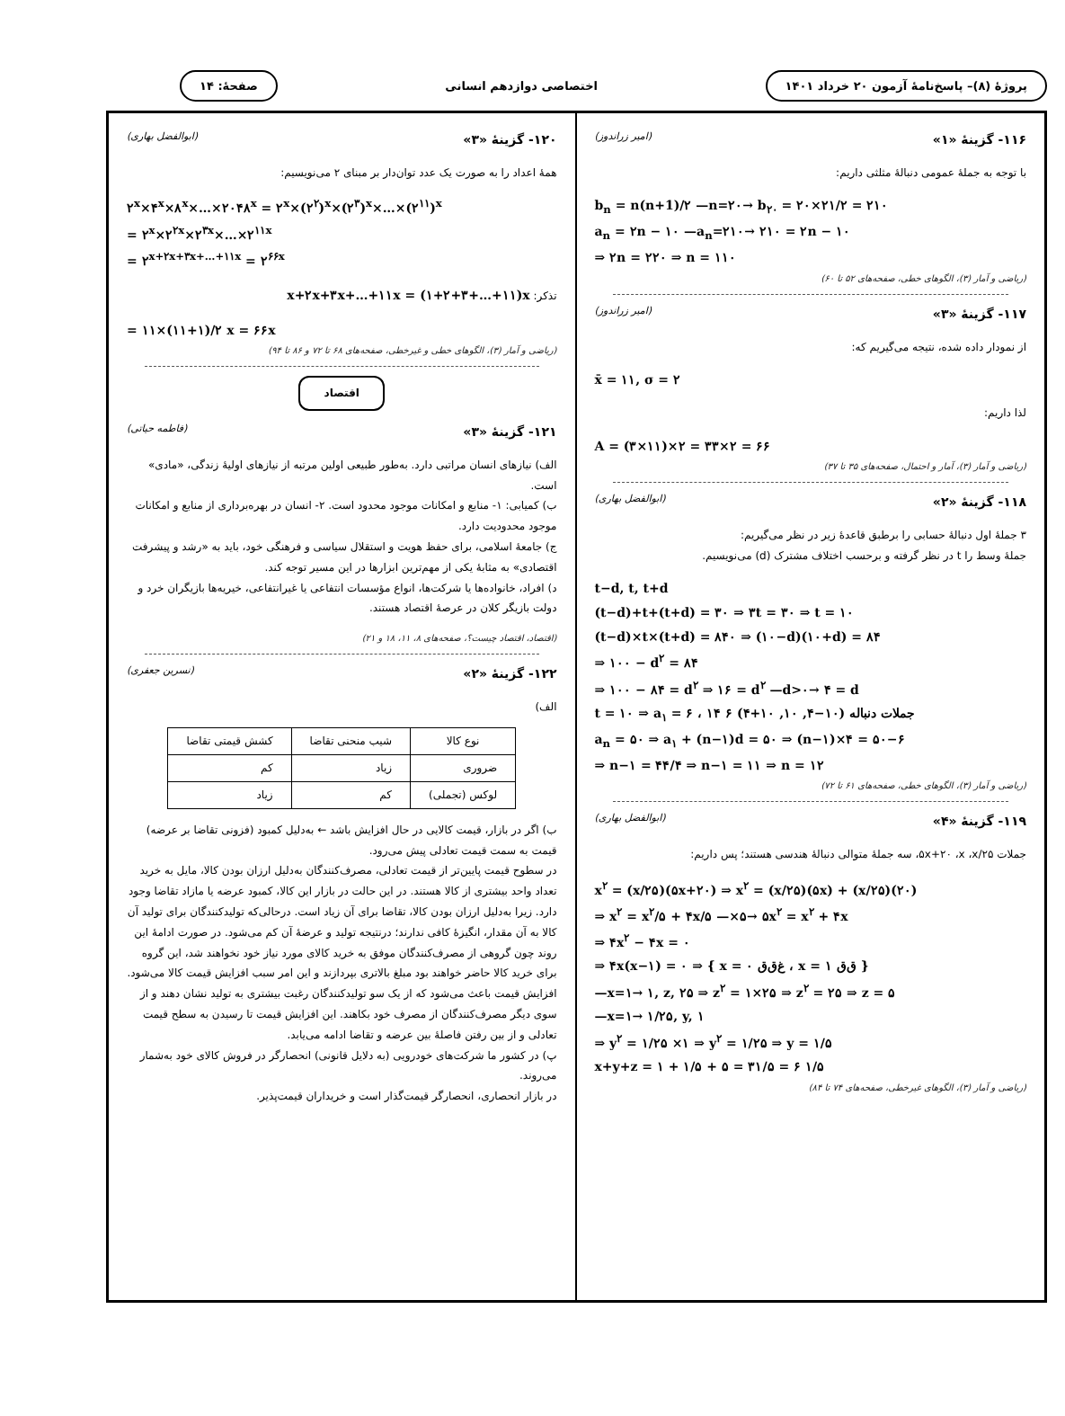پروژهٔ (۸)– پاسخ‌نامهٔ آزمون ۲۰ خرداد ۱۴۰۱
اختصاصی دوازدهم انسانی صفحهٔ: ۱۴
۱۱۶- گزینهٔ «۱» (امیر زراندوز)
با توجه به جملهٔ عمومی دنبالهٔ مثلثی داریم:
b<sub>n</sub> = n(n+1)/۲ —n=۲۰→ b<sub>۲۰</sub> = ۲۰×۲۱/۲ = ۲۱۰
a<sub>n</sub> = ۲n − ۱۰ —a<sub>n</sub>=۲۱۰→ ۲۱۰ = ۲n − ۱۰
⇒ ۲n = ۲۲۰ ⇒ n = ۱۱۰
(ریاضی و آمار (۳)، الگوهای خطی، صفحه‌های ۵۲ تا ۶۰)
۱۱۷- گزینهٔ «۳» (امیر زراندوز)
از نمودار داده شده، نتیجه می‌گیریم که:
x̄ = ۱۱, σ = ۲
لذا داریم:
A = (۳×۱۱)×۲ = ۳۳×۲ = ۶۶
(ریاضی و آمار (۳)، آمار و احتمال، صفحه‌های ۳۵ تا ۳۷)
۱۱۸- گزینهٔ «۲» (ابوالفضل بهاری)
۳ جملهٔ اول دنبالهٔ حسابی را برطبق قاعدهٔ زیر در نظر می‌گیریم:
جملهٔ وسط را t در نظر گرفته و برحسب اختلاف مشترک (d) می‌نویسیم.
t−d, t, t+d
(t−d)+t+(t+d) = ۳۰ ⇒ ۳t = ۳۰ ⇒ t = ۱۰
(t−d)×t×(t+d) = ۸۴۰ ⇒ (۱۰−d)(۱۰+d) = ۸۴
⇒ ۱۰۰ − d<sup>۲</sup> = ۸۴
⇒ ۱۰۰ − ۸۴ = d<sup>۲</sup> ⇒ ۱۶ = d<sup>۲</sup> —d>۰→ ۴ = d
t = ۱۰ ⇒ a<sub>۱</sub> = ۶ ، جملات دنباله (۱۰−۴, ۱۰, ۱۰+۴) ۶ ۱۴
a<sub>n</sub> = ۵۰ ⇒ a<sub>۱</sub> + (n−۱)d = ۵۰ ⇒ (n−۱)×۴ = ۵۰−۶
⇒ n−۱ = ۴۴/۴ ⇒ n−۱ = ۱۱ ⇒ n = ۱۲
(ریاضی و آمار (۳)، الگوهای خطی، صفحه‌های ۶۱ تا ۷۲)
۱۱۹- گزینهٔ «۴» (ابوالفضل بهاری)
جملات ۵x+۲۰ ،x ،x/۲۵، سه جملهٔ متوالی دنبالهٔ هندسی هستند؛ پس داریم:
x<sup>۲</sup> = (x/۲۵)(۵x+۲۰) ⇒ x<sup>۲</sup> = (x/۲۵)(۵x) + (x/۲۵)(۲۰)
⇒ x<sup>۲</sup> = x<sup>۲</sup>/۵ + ۴x/۵ —×۵→ ۵x<sup>۲</sup> = x<sup>۲</sup> + ۴x
⇒ ۴x<sup>۲</sup> − ۴x = ۰
⇒ ۴x(x−۱) = ۰ ⇒ { x = ۰ غ‌ق‌ق ، x = ۱ ق‌ق }
—x=۱→ ۱, z, ۲۵ ⇒ z<sup>۲</sup> = ۱×۲۵ ⇒ z<sup>۲</sup> = ۲۵ ⇒ z = ۵
—x=۱→ ۱/۲۵, y, ۱
⇒ y<sup>۲</sup> = ۱/۲۵ ×۱ ⇒ y<sup>۲</sup> = ۱/۲۵ ⇒ y = ۱/۵
x+y+z = ۱ + ۱/۵ + ۵ = ۳۱/۵ = ۶ ۱/۵
(ریاضی و آمار (۳)، الگوهای غیرخطی، صفحه‌های ۷۴ تا ۸۴)
۱۲۰- گزینهٔ «۳» (ابوالفضل بهاری)
همهٔ اعداد را به صورت یک عدد توان‌دار بر مبنای ۲ می‌نویسیم:
۲<sup>x</sup>×۴<sup>x</sup>×۸<sup>x</sup>×…×۲۰۴۸<sup>x</sup> = ۲<sup>x</sup>×(۲<sup>۲</sup>)<sup>x</sup>×(۲<sup>۳</sup>)<sup>x</sup>×…×(۲<sup>۱۱</sup>)<sup>x</sup>
= ۲<sup>x</sup>×۲<sup>۲x</sup>×۲<sup>۳x</sup>×…×۲<sup>۱۱x</sup>
= ۲<sup>x+۲x+۳x+…+۱۱x</sup> = ۲<sup>۶۶x</sup>
تذکر: x+۲x+۳x+…+۱۱x = (۱+۲+۳+…+۱۱)x
= ۱۱×(۱۱+۱)/۲ x = ۶۶x
(ریاضی و آمار (۳)، الگوهای خطی و غیرخطی، صفحه‌های ۶۸ تا ۷۲ و ۸۶ تا ۹۴)
اقتصاد
۱۲۱- گزینهٔ «۳» (فاطمه حیاتی)
الف) نیازهای انسان مراتبی دارد. به‌طور طبیعی اولین مرتبه از نیازهای اولیهٔ زندگی، «مادی» است.
ب) کمیابی: ۱- منابع و امکانات موجود محدود است. ۲- انسان در بهره‌برداری از منابع و امکانات موجود محدودیت دارد.
ج) جامعهٔ اسلامی، برای حفظ هویت و استقلال سیاسی و فرهنگی خود، باید به «رشد و پیشرفت اقتصادی» به مثابهٔ یکی از مهم‌ترین ابزارها در این مسیر توجه کند.
د) افراد، خانواده‌ها یا شرکت‌ها، انواع مؤسسات انتفاعی یا غیرانتفاعی، خیریه‌ها بازیگران خرد و دولت بازیگر کلان در عرصهٔ اقتصاد هستند.
(اقتصاد، اقتصاد چیست؟، صفحه‌های ۸، ۱۱، ۱۸ و ۲۱)
۱۲۲- گزینهٔ «۲» (نسرین جعفری)
الف)
| نوع کالا | شیب منحنی تقاضا | کشش قیمتی تقاضا |
| --- | --- | --- |
| ضروری | زیاد | کم |
| لوکس (تجملی) | کم | زیاد |
ب) اگر در بازار، قیمت کالایی در حال افزایش باشد ← به‌دلیل کمبود (فزونی تقاضا بر عرضه) قیمت به سمت قیمت تعادلی پیش می‌رود.
در سطوح قیمت پایین‌تر از قیمت تعادلی، مصرف‌کنندگان به‌دلیل ارزان بودن کالا، مایل به خرید تعداد واحد بیشتری از کالا هستند. در این حالت در بازار این کالا، کمبود عرضه یا مازاد تقاضا وجود دارد. زیرا به‌دلیل ارزان بودن کالا، تقاضا برای آن زیاد است. درحالی‌که تولیدکنندگان برای تولید آن کالا به آن مقدار، انگیزهٔ کافی ندارند؛ درنتیجه تولید و عرضهٔ آن کم می‌شود. در صورت ادامهٔ این روند چون گروهی از مصرف‌کنندگان موفق به خرید کالای مورد نیاز خود نخواهند شد، این گروه برای خرید کالا حاضر خواهند بود مبلغ بالاتری بپردازند و این امر سبب افزایش قیمت کالا می‌شود. افزایش قیمت باعث می‌شود که از یک سو تولیدکنندگان رغبت بیشتری به تولید نشان دهند و از سوی دیگر مصرف‌کنندگان از مصرف خود بکاهند. این افزایش قیمت تا رسیدن به سطح قیمت تعادلی و از بین رفتن فاصلهٔ بین عرضه و تقاضا ادامه می‌یابد.
پ) در کشور ما شرکت‌های خودرویی (به دلایل قانونی) انحصارگر در فروش کالای خود به‌شمار می‌روند.
در بازار انحصاری، انحصارگر قیمت‌گذار است و خریداران قیمت‌پذیر.